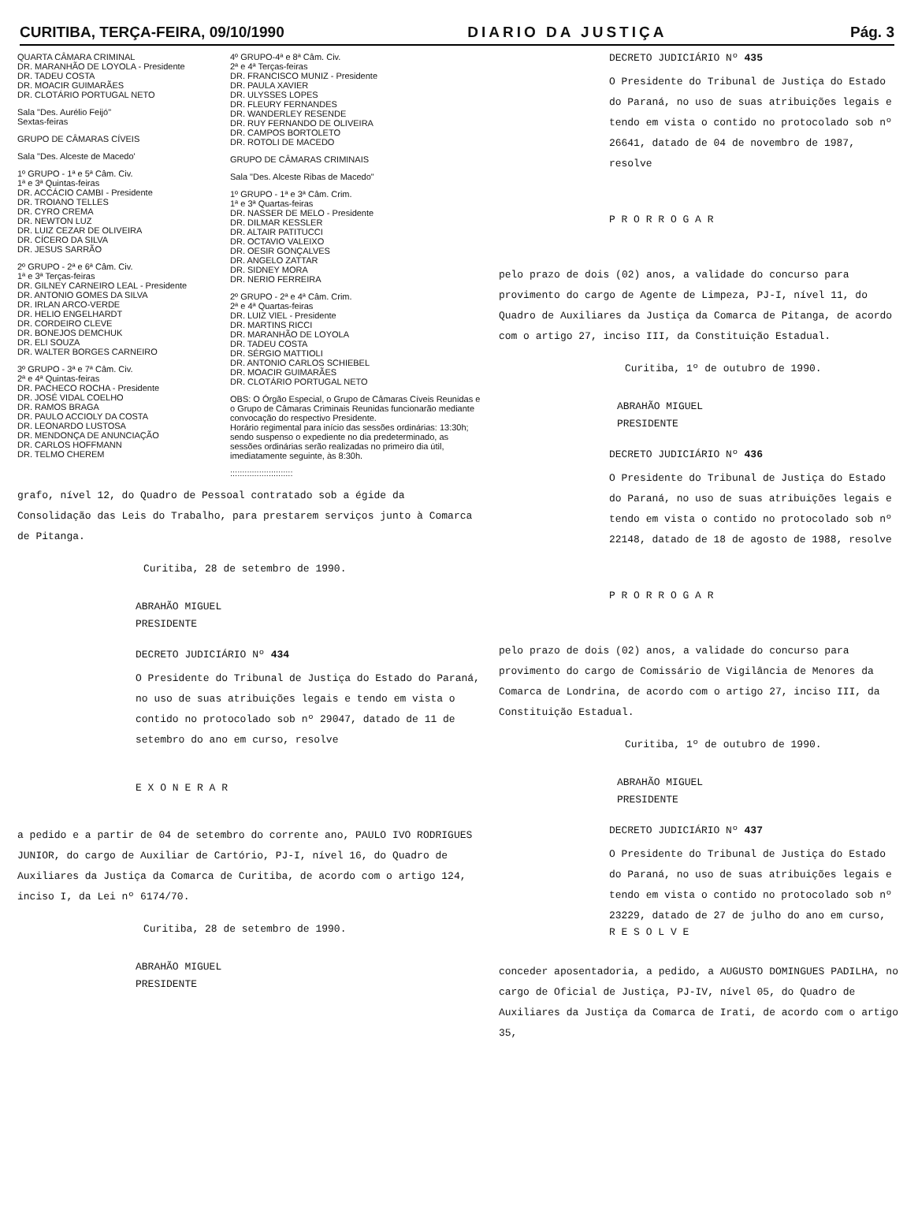CURITIBA, TERÇA-FEIRA, 09/10/1990 DIARIO DA JUSTIÇA Pág. 3
QUARTA CÂMARA CRIMINAL
DR. MARANHÃO DE LOYOLA - Presidente
DR. TADEU COSTA
DR. MOACIR GUIMARÃES
DR. CLOTÁRIO PORTUGAL NETO
Sala "Des. Aurélio Feijó"
Sextas-feiras
GRUPO DE CÂMARAS CÍVEIS
Sala "Des. Alceste de Macedo'
1º GRUPO - 1ª e 5ª Câm. Civ.
1ª e 3ª Quintas-feiras
DR. ACCÁCIO CAMBI - Presidente
DR. TROIANO TELLES
DR. CYRO CREMA
DR. NEWTON LUZ
DR. LUIZ CEZAR DE OLIVEIRA
DR. CÍCERO DA SILVA
DR. JESUS SARRÃO
2º GRUPO - 2ª e 6ª Câm. Civ.
1ª e 3ª Terças-feiras
DR. GILNEY CARNEIRO LEAL - Presidente
DR. ANTONIO GOMES DA SILVA
DR. IRLAN ARCO-VERDE
DR. HELIO ENGELHARDT
DR. CORDEIRO CLEVE
DR. BONEJOS DEMCHUK
DR. ELI SOUZA
DR. WALTER BORGES CARNEIRO
3º GRUPO - 3ª e 7ª Câm. Civ.
2ª e 4ª Quintas-feiras
DR. PACHECO ROCHA - Presidente
DR. JOSÉ VIDAL COELHO
DR. RAMOS BRAGA
DR. PAULO ACCIOLY DA COSTA
DR. LEONARDO LUSTOSA
DR. MENDONÇA DE ANUNCIAÇÃO
DR. CARLOS HOFFMANN
DR. TELMO CHEREM
4º GRUPO-4ª e 8ª Câm. Civ.
2ª e 4ª Terças-feiras
DR. FRANCISCO MUNIZ - Presidente
DR. PAULA XAVIER
DR. ULYSSES LOPES
DR. FLEURY FERNANDES
DR. WANDERLEY RESENDE
DR. RUY FERNANDO DE OLIVEIRA
DR. CAMPOS BORTOLETO
DR. ROTOLI DE MACEDO
GRUPO DE CÂMARAS CRIMINAIS
Sala "Des. Alceste Ribas de Macedo"
1º GRUPO - 1ª e 3ª Câm. Crim.
1ª e 3ª Quartas-feiras
DR. NASSER DE MELO - Presidente
DR. DILMAR KESSLER
DR. ALTAIR PATITUCCI
DR. OCTAVIO VALEIXO
DR. OESIR GONÇALVES
DR. ANGELO ZATTAR
DR. SIDNEY MORA
DR. NERIO FERREIRA
2º GRUPO - 2ª e 4ª Câm. Crim.
2ª e 4ª Quartas-feiras
DR. LUIZ VIEL - Presidente
DR. MARTINS RICCI
DR. MARANHÃO DE LOYOLA
DR. TADEU COSTA
DR. SÉRGIO MATTIOLI
DR. ANTONIO CARLOS SCHIEBEL
DR. MOACIR GUIMARÃES
DR. CLOTÁRIO PORTUGAL NETO
OBS: O Órgão Especial, o Grupo de Câmaras Cíveis Reunidas e o Grupo de Câmaras Criminais Reunidas funcionarão mediante convocação do respectivo Presidente.
Horário regimental para início das sessões ordinárias: 13:30h; sendo suspenso o expediente no dia predeterminado, as sessões ordinárias serão realizadas no primeiro dia útil, imediatamente seguinte, às 8:30h.
::::::::::::::::::::::::::
grafo, nível 12, do Quadro de Pessoal contratado sob a égide da Consolidação das Leis do Trabalho, para prestarem serviços junto à Comarca de Pitanga.
Curitiba, 28 de setembro de 1990.
ABRAHÃO MIGUEL
PRESIDENTE
DECRETO JUDICIÁRIO Nº 434
O Presidente do Tribunal de Justiça do Estado do Paraná, no uso de suas atribuições legais e tendo em vista o contido no protocolado sob nº 29047, datado de 11 de setembro do ano em curso, resolve
E X O N E R A R
a pedido e a partir de 04 de setembro do corrente ano, PAULO IVO RODRIGUES JUNIOR, do cargo de Auxiliar de Cartório, PJ-I, nível 16, do Quadro de Auxiliares da Justiça da Comarca de Curitiba, de acordo com o artigo 124, inciso I, da Lei nº 6174/70.
Curitiba, 28 de setembro de 1990.
ABRAHÃO MIGUEL
PRESIDENTE
DECRETO JUDICIÁRIO Nº 435
O Presidente do Tribunal de Justiça do Estado do Paraná, no uso de suas atribuições legais e tendo em vista o contido no protocolado sob nº 26641, datado de 04 de novembro de 1987, resolve
P R O R R O G A R
pelo prazo de dois (02) anos, a validade do concurso para provimento do cargo de Agente de Limpeza, PJ-I, nível 11, do Quadro de Auxiliares da Justiça da Comarca de Pitanga, de acordo com o artigo 27, inciso III, da Constituição Estadual.
Curitiba, 1º de outubro de 1990.
ABRAHÃO MIGUEL
PRESIDENTE
DECRETO JUDICIÁRIO Nº 436
O Presidente do Tribunal de Justiça do Estado do Paraná, no uso de suas atribuições legais e tendo em vista o contido no protocolado sob nº 22148, datado de 18 de agosto de 1988, resolve
P R O R R O G A R
pelo prazo de dois (02) anos, a validade do concurso para provimento do cargo de Comissário de Vigilância de Menores da Comarca de Londrina, de acordo com o artigo 27, inciso III, da Constituição Estadual.
Curitiba, 1º de outubro de 1990.
ABRAHÃO MIGUEL
PRESIDENTE
DECRETO JUDICIÁRIO Nº 437
O Presidente do Tribunal de Justiça do Estado do Paraná, no uso de suas atribuições legais e tendo em vista o contido no protocolado sob nº 23229, datado de 27 de julho do ano em curso,
R E S O L V E
conceder aposentadoria, a pedido, a AUGUSTO DOMINGUES PADILHA, no cargo de Oficial de Justiça, PJ-IV, nível 05, do Quadro de Auxiliares da Justiça da Comarca de Irati, de acordo com o artigo 35,